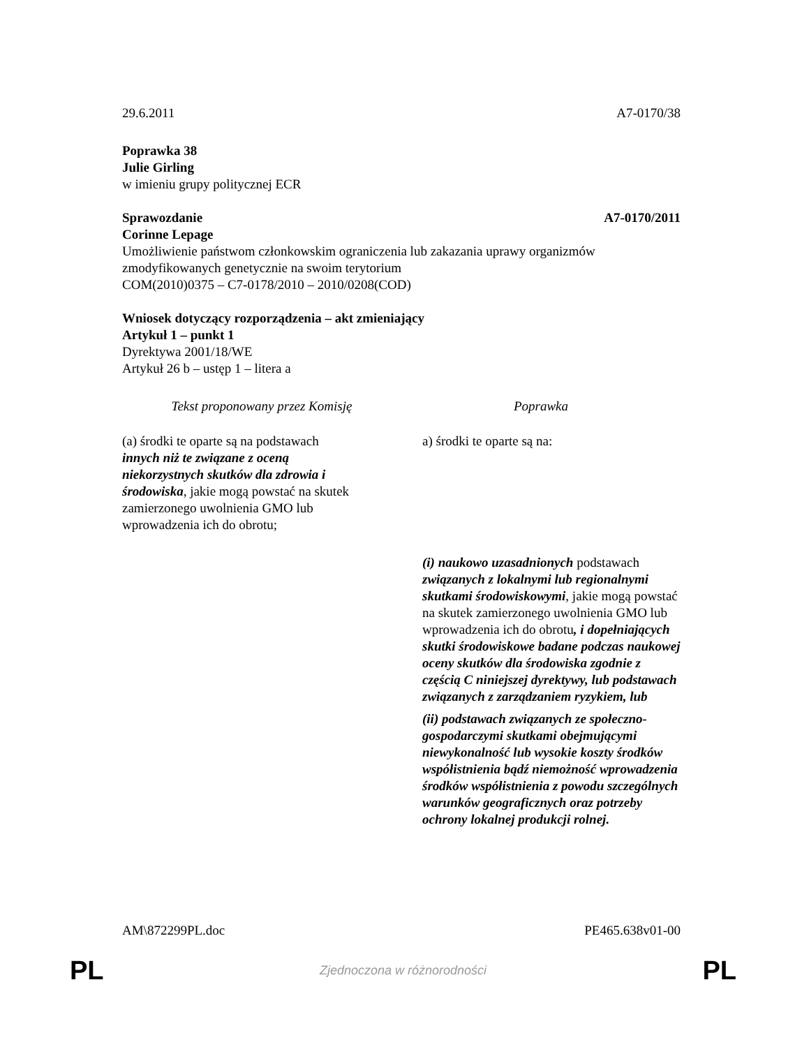29.6.2011 A7-0170/38
Poprawka 38
Julie Girling
w imieniu grupy politycznej ECR
Sprawozdanie A7-0170/2011
Corinne Lepage
Umożliwienie państwom członkowskim ograniczenia lub zakazania uprawy organizmów zmodyfikowanych genetycznie na swoim terytorium
COM(2010)0375 – C7-0178/2010 – 2010/0208(COD)
Wniosek dotyczący rozporządzenia – akt zmieniający
Artykuł 1 – punkt 1
Dyrektywa 2001/18/WE
Artykuł 26 b – ustęp 1 – litera a
| Tekst proponowany przez Komisję | Poprawka |
| --- | --- |
| (a) środki te oparte są na podstawach innych niż te związane z oceną niekorzystnych skutków dla zdrowia i środowiska , jakie mogą powstać na skutek zamierzonego uwolnienia GMO lub wprowadzenia ich do obrotu; | a) środki te oparte są na: |
| | (i) naukowo uzasadnionych podstawach związanych z lokalnymi lub regionalnymi skutkami środowiskowymi , jakie mogą powstać na skutek zamierzonego uwolnienia GMO lub wprowadzenia ich do obrotu , i dopełniających skutki środowiskowe badane podczas naukowej oceny skutków dla środowiska zgodnie z częścią C niniejszej dyrektywy, lub podstawach związanych z zarządzaniem ryzykiem, lub (ii) podstawach związanych ze społeczno-gospodarczymi skutkami obejmującymi niewykonalność lub wysokie koszty środków współistnienia bądź niemożność wprowadzenia środków współistnienia z powodu szczególnych warunków geograficznych oraz potrzeby ochrony lokalnej produkcji rolnej. |
AM\872299PL.doc PE465.638v01-00
PL Zjednoczona w różnorodności PL